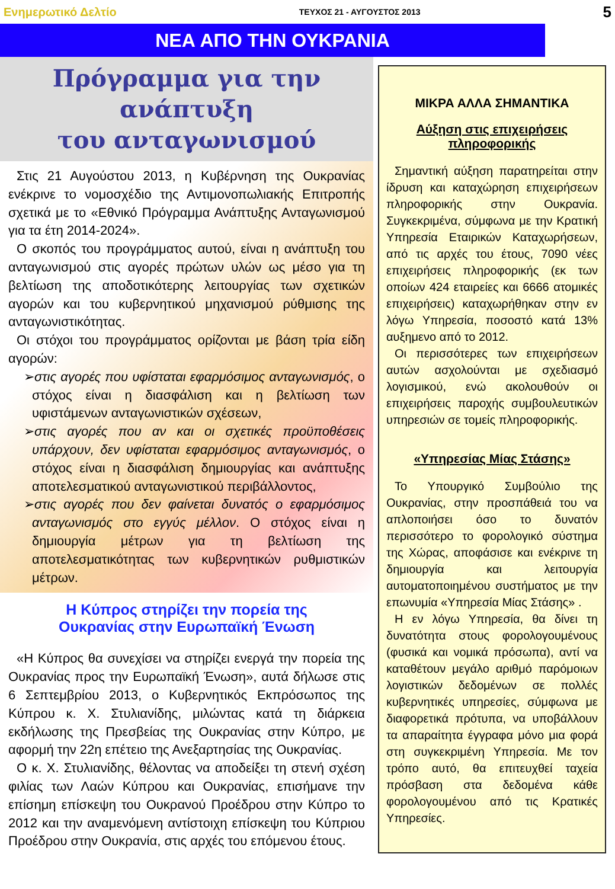Ενημερωτικό Δελτίο ΤΕΥΧΟΣ 21 - ΑΥΓΟΥΣΤΟΣ 2013 5
ΝΕΑ ΑΠΟ ΤΗΝ ΟΥΚΡΑΝΙΑ
Πρόγραμμα για την ανάπτυξη
του ανταγωνισμού
Στις 21 Αυγούστου 2013, η Κυβέρνηση της Ουκρανίας ενέκρινε το νομοσχέδιο της Αντιμονοπωλιακής Επιτροπής σχετικά με το «Εθνικό Πρόγραμμα Ανάπτυξης Ανταγωνισμού για τα έτη 2014-2024».
Ο σκοπός του προγράμματος αυτού, είναι η ανάπτυξη του ανταγωνισμού στις αγορές πρώτων υλών ως μέσο για τη βελτίωση της αποδοτικότερης λειτουργίας των σχετικών αγορών και του κυβερνητικού μηχανισμού ρύθμισης της ανταγωνιστικότητας.
Οι στόχοι του προγράμματος ορίζονται με βάση τρία είδη αγορών:
➢στις αγορές που υφίσταται εφαρμόσιμος ανταγωνισμός, ο στόχος είναι η διασφάλιση και η βελτίωση των υφιστάμενων ανταγωνιστικών σχέσεων,
➢στις αγορές που αν και οι σχετικές προϋποθέσεις υπάρχουν, δεν υφίσταται εφαρμόσιμος ανταγωνισμός, ο στόχος είναι η διασφάλιση δημιουργίας και ανάπτυξης αποτελεσματικού ανταγωνιστικού περιβάλλοντος,
➢στις αγορές που δεν φαίνεται δυνατός ο εφαρμόσιμος ανταγωνισμός στο εγγύς μέλλον. Ο στόχος είναι η δημιουργία μέτρων για τη βελτίωση της αποτελεσματικότητας των κυβερνητικών ρυθμιστικών μέτρων.
Η Κύπρος στηρίζει την πορεία της
Ουκρανίας στην Ευρωπαϊκή Ένωση
«Η Κύπρος θα συνεχίσει να στηρίζει ενεργά την πορεία της Ουκρανίας προς την Ευρωπαϊκή Ένωση», αυτά δήλωσε στις 6 Σεπτεμβρίου 2013, ο Κυβερνητικός Εκπρόσωπος της Κύπρου κ. Χ. Στυλιανίδης, μιλώντας κατά τη διάρκεια εκδήλωσης της Πρεσβείας της Ουκρανίας στην Κύπρο, με αφορμή την 22η επέτειο της Ανεξαρτησίας της Ουκρανίας.
Ο κ. Χ. Στυλιανίδης, θέλοντας να αποδείξει τη στενή σχέση φιλίας των Λαών Κύπρου και Ουκρανίας, επισήμανε την επίσημη επίσκεψη του Ουκρανού Προέδρου στην Κύπρο το 2012 και την αναμενόμενη αντίστοιχη επίσκεψη του Κύπριου Προέδρου στην Ουκρανία, στις αρχές του επόμενου έτους.
ΜΙΚΡΑ ΑΛΛΑ ΣΗΜΑΝΤΙΚΑ
Αύξηση στις επιχειρήσεις πληροφορικής
Σημαντική αύξηση παρατηρείται στην ίδρυση και καταχώρηση επιχειρήσεων πληροφορικής στην Ουκρανία. Συγκεκριμένα, σύμφωνα με την Κρατική Υπηρεσία Εταιρικών Καταχωρήσεων, από τις αρχές του έτους, 7090 νέες επιχειρήσεις πληροφορικής (εκ των οποίων 424 εταιρείες και 6666 ατομικές επιχειρήσεις) καταχωρήθηκαν στην εν λόγω Υπηρεσία, ποσοστό κατά 13% αυξημενο από το 2012.
Οι περισσότερες των επιχειρήσεων αυτών ασχολούνται με σχεδιασμό λογισμικού, ενώ ακολουθούν οι επιχειρήσεις παροχής συμβουλευτικών υπηρεσιών σε τομείς πληροφορικής.
«Υπηρεσίας Μίας Στάσης»
Το Υπουργικό Συμβούλιο της Ουκρανίας, στην προσπάθειά του να απλοποιήσει όσο το δυνατόν περισσότερο το φορολογικό σύστημα της Χώρας, αποφάσισε και ενέκρινε τη δημιουργία και λειτουργία αυτοματοποιημένου συστήματος με την επωνυμία «Υπηρεσία Μίας Στάσης» .
Η εν λόγω Υπηρεσία, θα δίνει τη δυνατότητα στους φορολογουμένους (φυσικά και νομικά πρόσωπα), αντί να καταθέτουν μεγάλο αριθμό παρόμοιων λογιστικών δεδομένων σε πολλές κυβερνητικές υπηρεσίες, σύμφωνα με διαφορετικά πρότυπα, να υποβάλλουν τα απαραίτητα έγγραφα μόνο μια φορά στη συγκεκριμένη Υπηρεσία. Με τον τρόπο αυτό, θα επιτευχθεί ταχεία πρόσβαση στα δεδομένα κάθε φορολογουμένου από τις Κρατικές Υπηρεσίες.